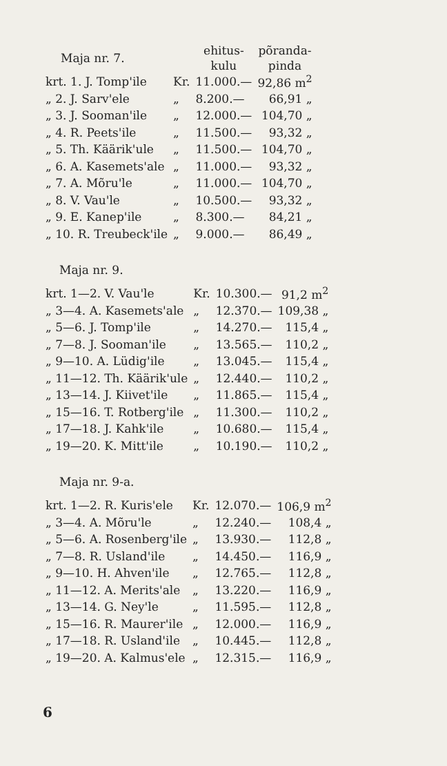| Maja nr. 7. | | ehitus- kulu | põranda- pinda |
| --- | --- | --- | --- |
| krt. 1. J. Tomp'ile | Kr. | 11.000.— | 92,86 m<sup>2</sup> |
| „ 2. J. Sarv'ele | „ | 8.200.— | 66,91 „ |
| „ 3. J. Sooman'ile | „ | 12.000.— | 104,70 „ |
| „ 4. R. Peets'ile | „ | 11.500.— | 93,32 „ |
| „ 5. Th. Käärik'ule | „ | 11.500.— | 104,70 „ |
| „ 6. A. Kasemets'ale | „ | 11.000.— | 93,32 „ |
| „ 7. A. Mõru'le | „ | 11.000.— | 104,70 „ |
| „ 8. V. Vau'le | „ | 10.500.— | 93,32 „ |
| „ 9. E. Kanep'ile | „ | 8.300.— | 84,21 „ |
| „ 10. R. Treubeck'ile | „ | 9.000.— | 86,49 „ |
Maja nr. 9.
| krt. 1—2. V. Vau'le | Kr. | 10.300.— | 91,2 m<sup>2</sup> |
| „ 3—4. A. Kasemets'ale | „ | 12.370.— | 109,38 „ |
| „ 5—6. J. Tomp'ile | „ | 14.270.— | 115,4 „ |
| „ 7—8. J. Sooman'ile | „ | 13.565.— | 110,2 „ |
| „ 9—10. A. Lüdig'ile | „ | 13.045.— | 115,4 „ |
| „ 11—12. Th. Käärik'ule | „ | 12.440.— | 110,2 „ |
| „ 13—14. J. Kiivet'ile | „ | 11.865.— | 115,4 „ |
| „ 15—16. T. Rotberg'ile | „ | 11.300.— | 110,2 „ |
| „ 17—18. J. Kahk'ile | „ | 10.680.— | 115,4 „ |
| „ 19—20. K. Mitt'ile | „ | 10.190.— | 110,2 „ |
Maja nr. 9-a.
| krt. 1—2. R. Kuris'ele | Kr. | 12.070.— | 106,9 m<sup>2</sup> |
| „ 3—4. A. Mõru'le | „ | 12.240.— | 108,4 „ |
| „ 5—6. A. Rosenberg'ile | „ | 13.930.— | 112,8 „ |
| „ 7—8. R. Usland'ile | „ | 14.450.— | 116,9 „ |
| „ 9—10. H. Ahven'ile | „ | 12.765.— | 112,8 „ |
| „ 11—12. A. Merits'ale | „ | 13.220.— | 116,9 „ |
| „ 13—14. G. Ney'le | „ | 11.595.— | 112,8 „ |
| „ 15—16. R. Maurer'ile | „ | 12.000.— | 116,9 „ |
| „ 17—18. R. Usland'ile | „ | 10.445.— | 112,8 „ |
| „ 19—20. A. Kalmus'ele | „ | 12.315.— | 116,9 „ |
6